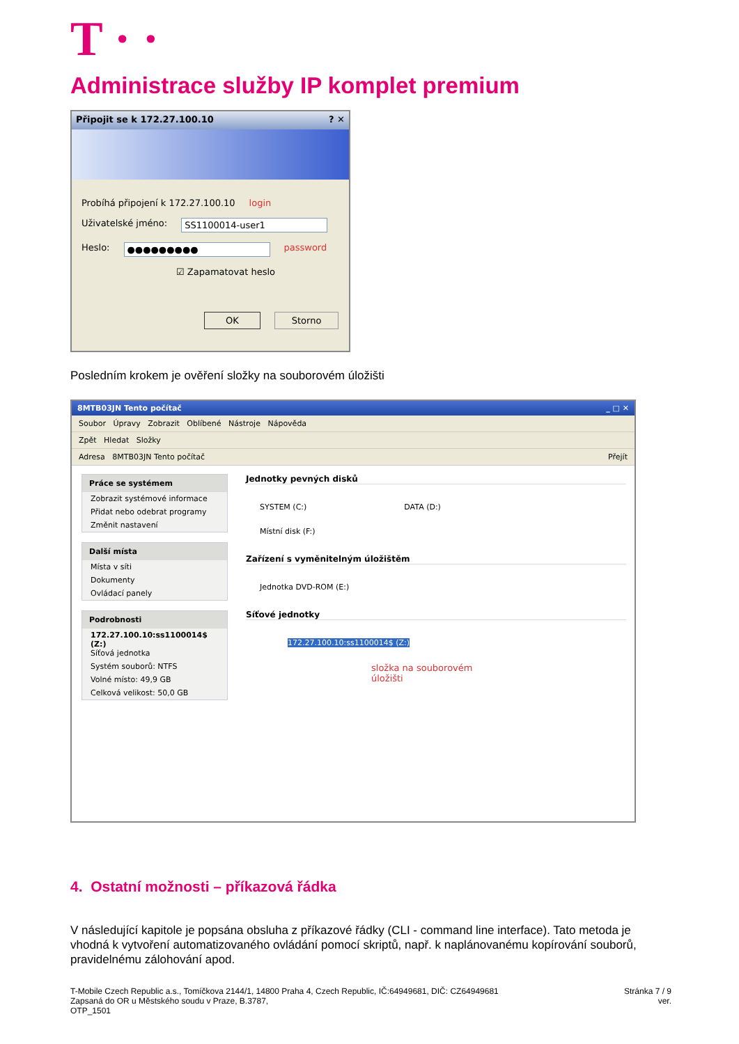T · ·
Administrace služby IP komplet premium
Připojit se k 172.27.100.10 ? ✕
Probíhá připojení k 172.27.100.10 login
Uživatelské jméno: SS1100014-user1
Heslo: ●●●●●●●●● password
☑ Zapamatovat heslo
OK Storno
Posledním krokem je ověření složky na souborovém úložišti
8MTB03JN Tento počítač _ □ ✕
Soubor Úpravy Zobrazit Oblíbené Nástroje Nápověda
Zpět Hledat Složky
Adresa 8MTB03JN Tento počítač Přejít
Práce se systémem
Zobrazit systémové informace
Přidat nebo odebrat programy
Změnit nastavení
Další místa
Místa v síti
Dokumenty
Ovládací panely
Podrobnosti
172.27.100.10:ss1100014$ (Z:)
Síťová jednotka
Systém souborů: NTFS
Volné místo: 49,9 GB
Celková velikost: 50,0 GB
Jednotky pevných disků
SYSTEM (C:) DATA (D:)
Místní disk (F:)
Zařízení s vyměnitelným úložištěm
Jednotka DVD-ROM (E:)
Síťové jednotky
172.27.100.10:ss1100014$ (Z:)
složka na souborovém
úložišti
4. Ostatní možnosti – příkazová řádka
V následující kapitole je popsána obsluha z příkazové řádky (CLI - command line interface). Tato metoda je vhodná k vytvoření automatizovaného ovládání pomocí skriptů, např. k naplánovanému kopírování souborů, pravidelnému zálohování apod.
T-Mobile Czech Republic a.s., Tomíčkova 2144/1, 14800 Praha 4, Czech Republic, IČ:64949681, DIČ: CZ64949681
Zapsaná do OR u Městského soudu v Praze, B.3787,
OTP_1501
Stránka 7 / 9
ver.